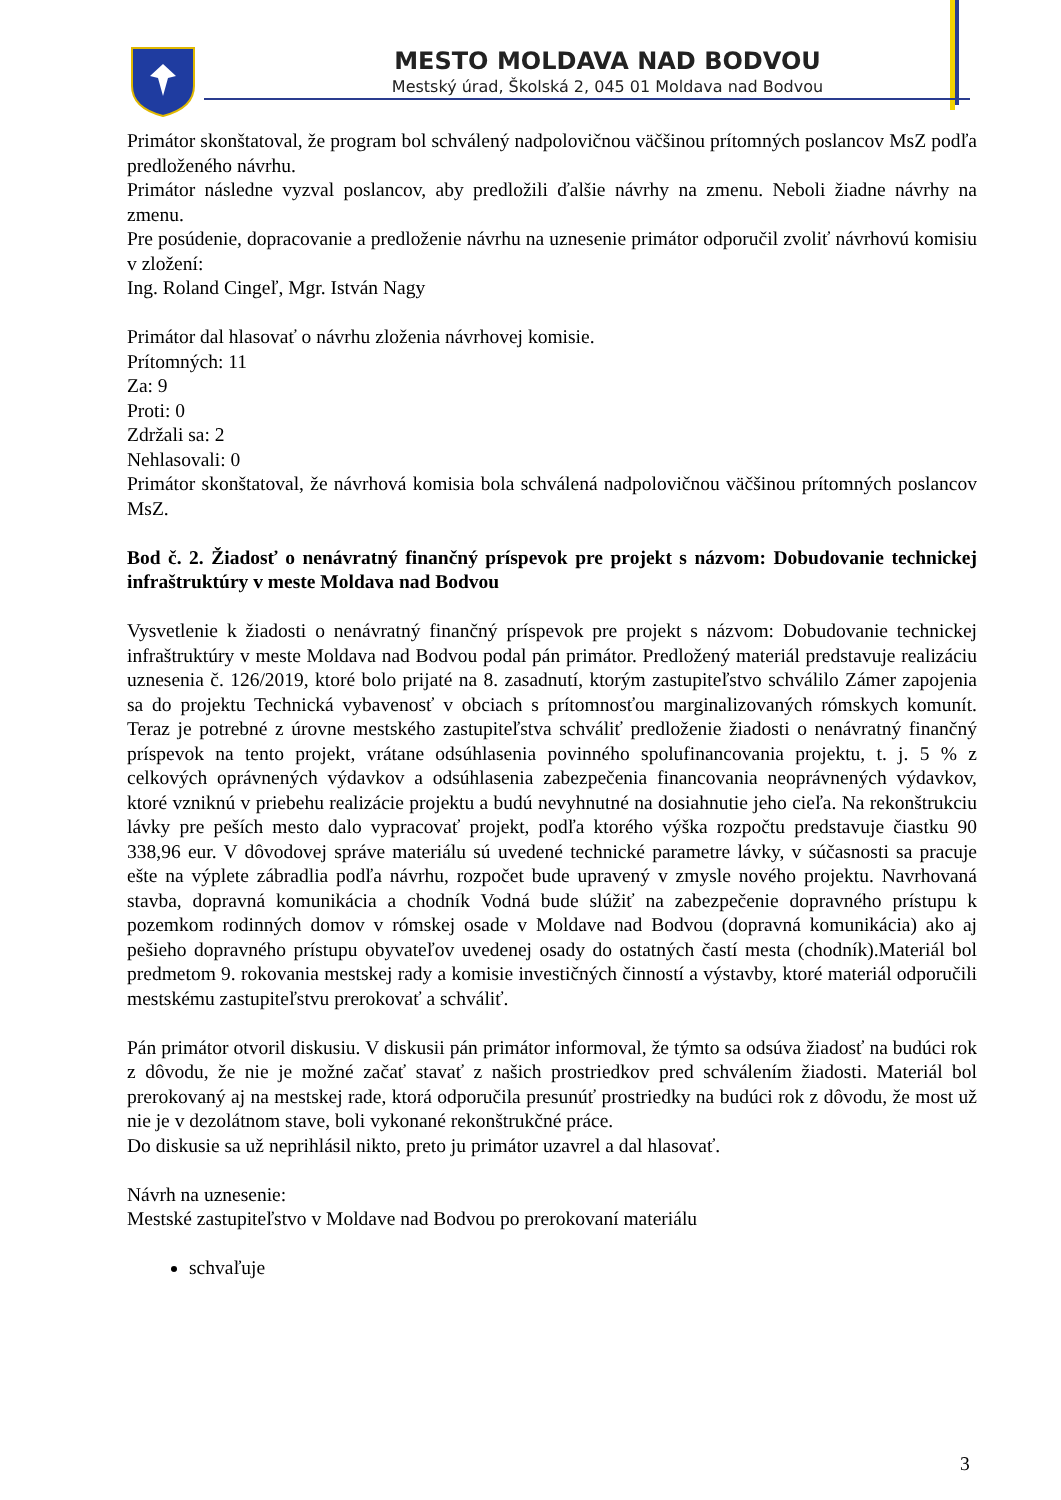MESTO MOLDAVA NAD BODVOU
Mestský úrad, Školská 2, 045 01 Moldava nad Bodvou
Primátor skonštatoval, že program bol schválený nadpolovičnou väčšinou prítomných poslancov MsZ podľa predloženého návrhu.
Primátor následne vyzval poslancov, aby predložili ďalšie návrhy na zmenu. Neboli žiadne návrhy na zmenu.
Pre posúdenie, dopracovanie a predloženie návrhu na uznesenie primátor odporučil zvoliť návrhovú komisiu v zložení:
Ing. Roland Cingeľ, Mgr. István Nagy
Primátor dal hlasovať o návrhu zloženia návrhovej komisie.
Prítomných: 11
Za: 9
Proti: 0
Zdržali sa: 2
Nehlasovali: 0
Primátor skonštatoval, že návrhová komisia bola schválená nadpolovičnou väčšinou prítomných poslancov MsZ.
Bod č. 2. Žiadosť o nenávratný finančný príspevok pre projekt s názvom: Dobudovanie technickej infraštruktúry v meste Moldava nad Bodvou
Vysvetlenie k žiadosti o nenávratný finančný príspevok pre projekt s názvom: Dobudovanie technickej infraštruktúry v meste Moldava nad Bodvou podal pán primátor. Predložený materiál predstavuje realizáciu uznesenia č. 126/2019, ktoré bolo prijaté na 8. zasadnutí, ktorým zastupiteľstvo schválilo Zámer zapojenia sa do projektu Technická vybavenosť v obciach s prítomnosťou marginalizovaných rómskych komunít. Teraz je potrebné z úrovne mestského zastupiteľstva schváliť predloženie žiadosti o nenávratný finančný príspevok na tento projekt, vrátane odsúhlasenia povinného spolufinancovania projektu, t. j. 5 % z celkových oprávnených výdavkov a odsúhlasenia zabezpečenia financovania neoprávnených výdavkov, ktoré vzniknú v priebehu realizácie projektu a budú nevyhnutné na dosiahnutie jeho cieľa. Na rekonštrukciu lávky pre peších mesto dalo vypracovať projekt, podľa ktorého výška rozpočtu predstavuje čiastku 90 338,96 eur. V dôvodovej správe materiálu sú uvedené technické parametre lávky, v súčasnosti sa pracuje ešte na výplete zábradlia podľa návrhu, rozpočet bude upravený v zmysle nového projektu. Navrhovaná stavba, dopravná komunikácia a chodník Vodná bude slúžiť na zabezpečenie dopravného prístupu k pozemkom rodinných domov v rómskej osade v Moldave nad Bodvou (dopravná komunikácia) ako aj pešieho dopravného prístupu obyvateľov uvedenej osady do ostatných častí mesta (chodník).Materiál bol predmetom 9. rokovania mestskej rady a komisie investičných činností a výstavby, ktoré materiál odporučili mestskému zastupiteľstvu prerokovať a schváliť.
Pán primátor otvoril diskusiu. V diskusii pán primátor informoval, že týmto sa odsúva žiadosť na budúci rok z dôvodu, že nie je možné začať stavať z našich prostriedkov pred schválením žiadosti. Materiál bol prerokovaný aj na mestskej rade, ktorá odporučila presunúť prostriedky na budúci rok z dôvodu, že most už nie je v dezolátnom stave, boli vykonané rekonštrukčné práce.
Do diskusie sa už neprihlásil nikto, preto ju primátor uzavrel a dal hlasovať.
Návrh na uznesenie:
Mestské zastupiteľstvo v Moldave nad Bodvou po prerokovaní materiálu
schvaľuje
3